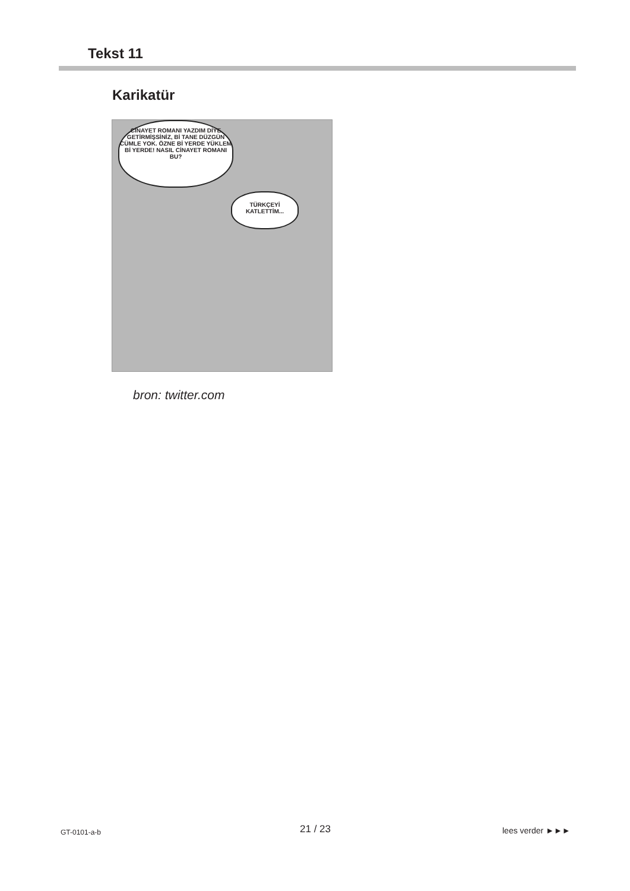Tekst 11
Karikatür
CİNAYET ROMANI YAZDIM DİYE GETİRMİŞSİNİZ, Bİ TANE DÜZGÜN CÜMLE YOK. ÖZNE Bİ YERDE YÜKLEM Bİ YERDE! NASIL CİNAYET ROMANI BU?
TÜRKÇEYİ KATLETTİM...
bron: twitter.com
GT-0101-a-b 21 / 23 lees verder ►►►